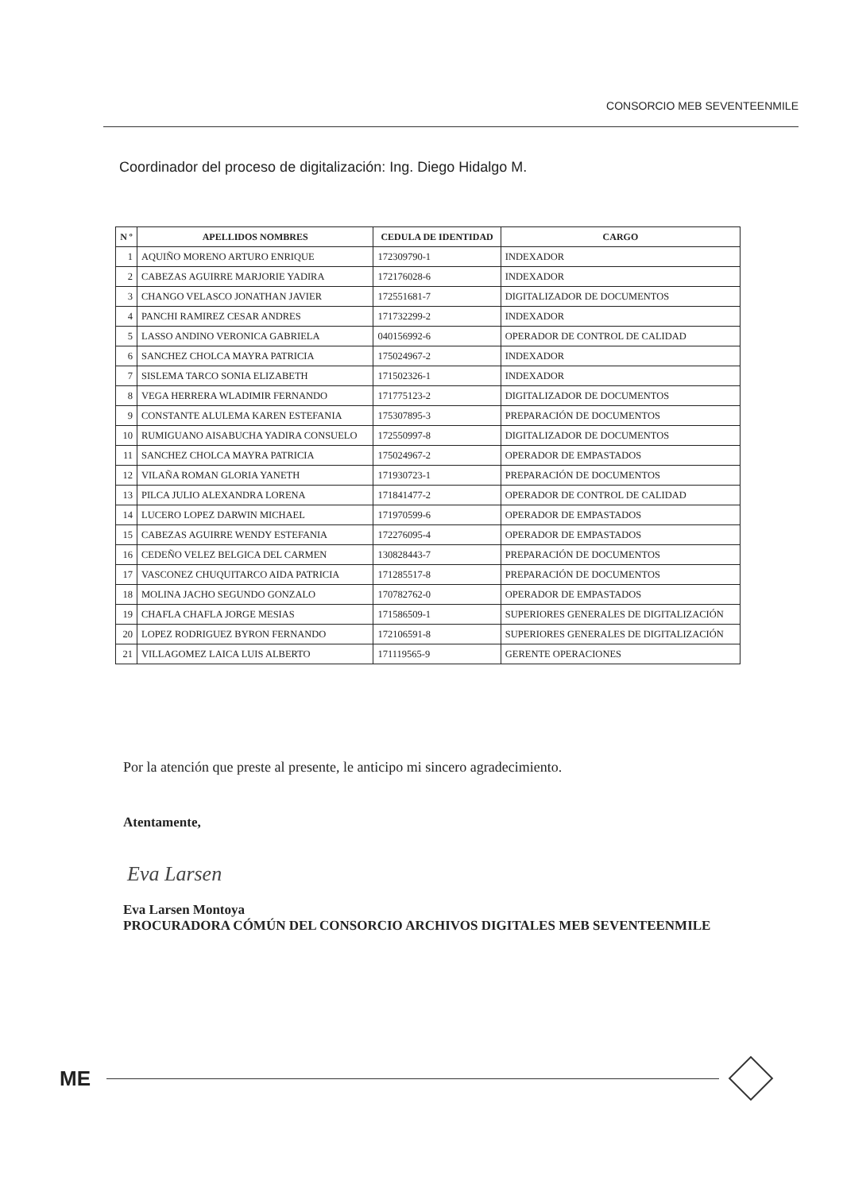CONSORCIO MEB SEVENTEENMILE
Coordinador del proceso de digitalización: Ing. Diego Hidalgo M.
| N º | APELLIDOS NOMBRES | CEDULA DE IDENTIDAD | CARGO |
| --- | --- | --- | --- |
| 1 | AQUIÑO MORENO ARTURO ENRIQUE | 172309790-1 | INDEXADOR |
| 2 | CABEZAS AGUIRRE MARJORIE YADIRA | 172176028-6 | INDEXADOR |
| 3 | CHANGO VELASCO JONATHAN JAVIER | 172551681-7 | DIGITALIZADOR DE DOCUMENTOS |
| 4 | PANCHI RAMIREZ CESAR ANDRES | 171732299-2 | INDEXADOR |
| 5 | LASSO ANDINO VERONICA GABRIELA | 040156992-6 | OPERADOR DE CONTROL DE CALIDAD |
| 6 | SANCHEZ CHOLCA MAYRA PATRICIA | 175024967-2 | INDEXADOR |
| 7 | SISLEMA TARCO SONIA ELIZABETH | 171502326-1 | INDEXADOR |
| 8 | VEGA HERRERA WLADIMIR FERNANDO | 171775123-2 | DIGITALIZADOR DE DOCUMENTOS |
| 9 | CONSTANTE ALULEMA KAREN ESTEFANIA | 175307895-3 | PREPARACIÓN DE DOCUMENTOS |
| 10 | RUMIGUANO AISABUCHA YADIRA CONSUELO | 172550997-8 | DIGITALIZADOR DE DOCUMENTOS |
| 11 | SANCHEZ CHOLCA MAYRA PATRICIA | 175024967-2 | OPERADOR DE EMPASTADOS |
| 12 | VILAÑA ROMAN GLORIA YANETH | 171930723-1 | PREPARACIÓN DE DOCUMENTOS |
| 13 | PILCA JULIO ALEXANDRA LORENA | 171841477-2 | OPERADOR DE CONTROL DE CALIDAD |
| 14 | LUCERO LOPEZ DARWIN MICHAEL | 171970599-6 | OPERADOR DE EMPASTADOS |
| 15 | CABEZAS AGUIRRE WENDY ESTEFANIA | 172276095-4 | OPERADOR DE EMPASTADOS |
| 16 | CEDEÑO VELEZ BELGICA DEL CARMEN | 130828443-7 | PREPARACIÓN DE DOCUMENTOS |
| 17 | VASCONEZ CHUQUITARCO AIDA PATRICIA | 171285517-8 | PREPARACIÓN DE DOCUMENTOS |
| 18 | MOLINA JACHO SEGUNDO GONZALO | 170782762-0 | OPERADOR DE EMPASTADOS |
| 19 | CHAFLA CHAFLA JORGE MESIAS | 171586509-1 | SUPERIORES GENERALES DE DIGITALIZACIÓN |
| 20 | LOPEZ RODRIGUEZ BYRON FERNANDO | 172106591-8 | SUPERIORES GENERALES DE DIGITALIZACIÓN |
| 21 | VILLAGOMEZ LAICA LUIS ALBERTO | 171119565-9 | GERENTE OPERACIONES |
Por la atención que preste al presente, le anticipo mi sincero agradecimiento.
Atentamente,
Eva Larsen
Eva Larsen Montoya
PROCURADORA CÓMÚN DEL CONSORCIO ARCHIVOS DIGITALES MEB SEVENTEENMILE
ME